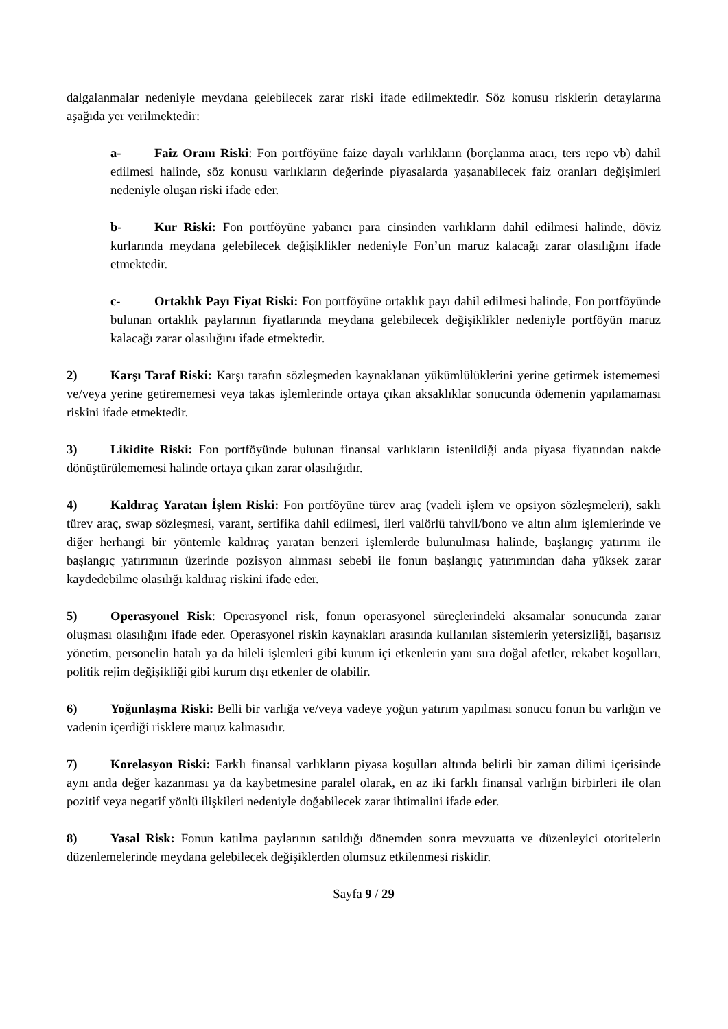dalgalanmalar nedeniyle meydana gelebilecek zarar riski ifade edilmektedir. Söz konusu risklerin detaylarına aşağıda yer verilmektedir:
a- Faiz Oranı Riski: Fon portföyüne faize dayalı varlıkların (borçlanma aracı, ters repo vb) dahil edilmesi halinde, söz konusu varlıkların değerinde piyasalarda yaşanabilecek faiz oranları değişimleri nedeniyle oluşan riski ifade eder.
b- Kur Riski: Fon portföyüne yabancı para cinsinden varlıkların dahil edilmesi halinde, döviz kurlarında meydana gelebilecek değişiklikler nedeniyle Fon’un maruz kalacağı zarar olasılığını ifade etmektedir.
c- Ortaklık Payı Fiyat Riski: Fon portföyüne ortaklık payı dahil edilmesi halinde, Fon portföyünde bulunan ortaklık paylarının fiyatlarında meydana gelebilecek değişiklikler nedeniyle portföyün maruz kalacağı zarar olasılığını ifade etmektedir.
2) Karşı Taraf Riski: Karşı tarafın sözleşmeden kaynaklanan yükümlülüklerini yerine getirmek istememesi ve/veya yerine getirememesi veya takas işlemlerinde ortaya çıkan aksaklıklar sonucunda ödemenin yapılamaması riskini ifade etmektedir.
3) Likidite Riski: Fon portföyünde bulunan finansal varlıkların istenildiği anda piyasa fiyatından nakde dönüştürülememesi halinde ortaya çıkan zarar olasılığıdır.
4) Kaldıraç Yaratan İşlem Riski: Fon portföyüne türev araç (vadeli işlem ve opsiyon sözleşmeleri), saklı türev araç, swap sözleşmesi, varant, sertifika dahil edilmesi, ileri valörlü tahvil/bono ve altın alım işlemlerinde ve diğer herhangi bir yöntemle kaldıraç yaratan benzeri işlemlerde bulunulması halinde, başlangıç yatırımı ile başlangıç yatırımının üzerinde pozisyon alınması sebebi ile fonun başlangıç yatırımından daha yüksek zarar kaydedebilme olasılığı kaldıraç riskini ifade eder.
5) Operasyonel Risk: Operasyonel risk, fonun operasyonel süreçlerindeki aksamalar sonucunda zarar oluşması olasılığını ifade eder. Operasyonel riskin kaynakları arasında kullanılan sistemlerin yetersizliği, başarısız yönetim, personelin hatalı ya da hileli işlemleri gibi kurum içi etkenlerin yanı sıra doğal afetler, rekabet koşulları, politik rejim değişikliği gibi kurum dışı etkenler de olabilir.
6) Yoğunlaşma Riski: Belli bir varlığa ve/veya vadeye yoğun yatırım yapılması sonucu fonun bu varlığın ve vadenin içerdiği risklere maruz kalmasıdır.
7) Korelasyon Riski: Farklı finansal varlıkların piyasa koşulları altında belirli bir zaman dilimi içerisinde aynı anda değer kazanması ya da kaybetmesine paralel olarak, en az iki farklı finansal varlığın birbirleri ile olan pozitif veya negatif yönlü ilişkileri nedeniyle doğabilecek zarar ihtimalini ifade eder.
8) Yasal Risk: Fonun katılma paylarının satıldığı dönemden sonra mevzuatta ve düzenleyici otoritelerin düzenlemelerinde meydana gelebilecek değişiklerden olumsuz etkilenmesi riskidir.
Sayfa 9 / 29